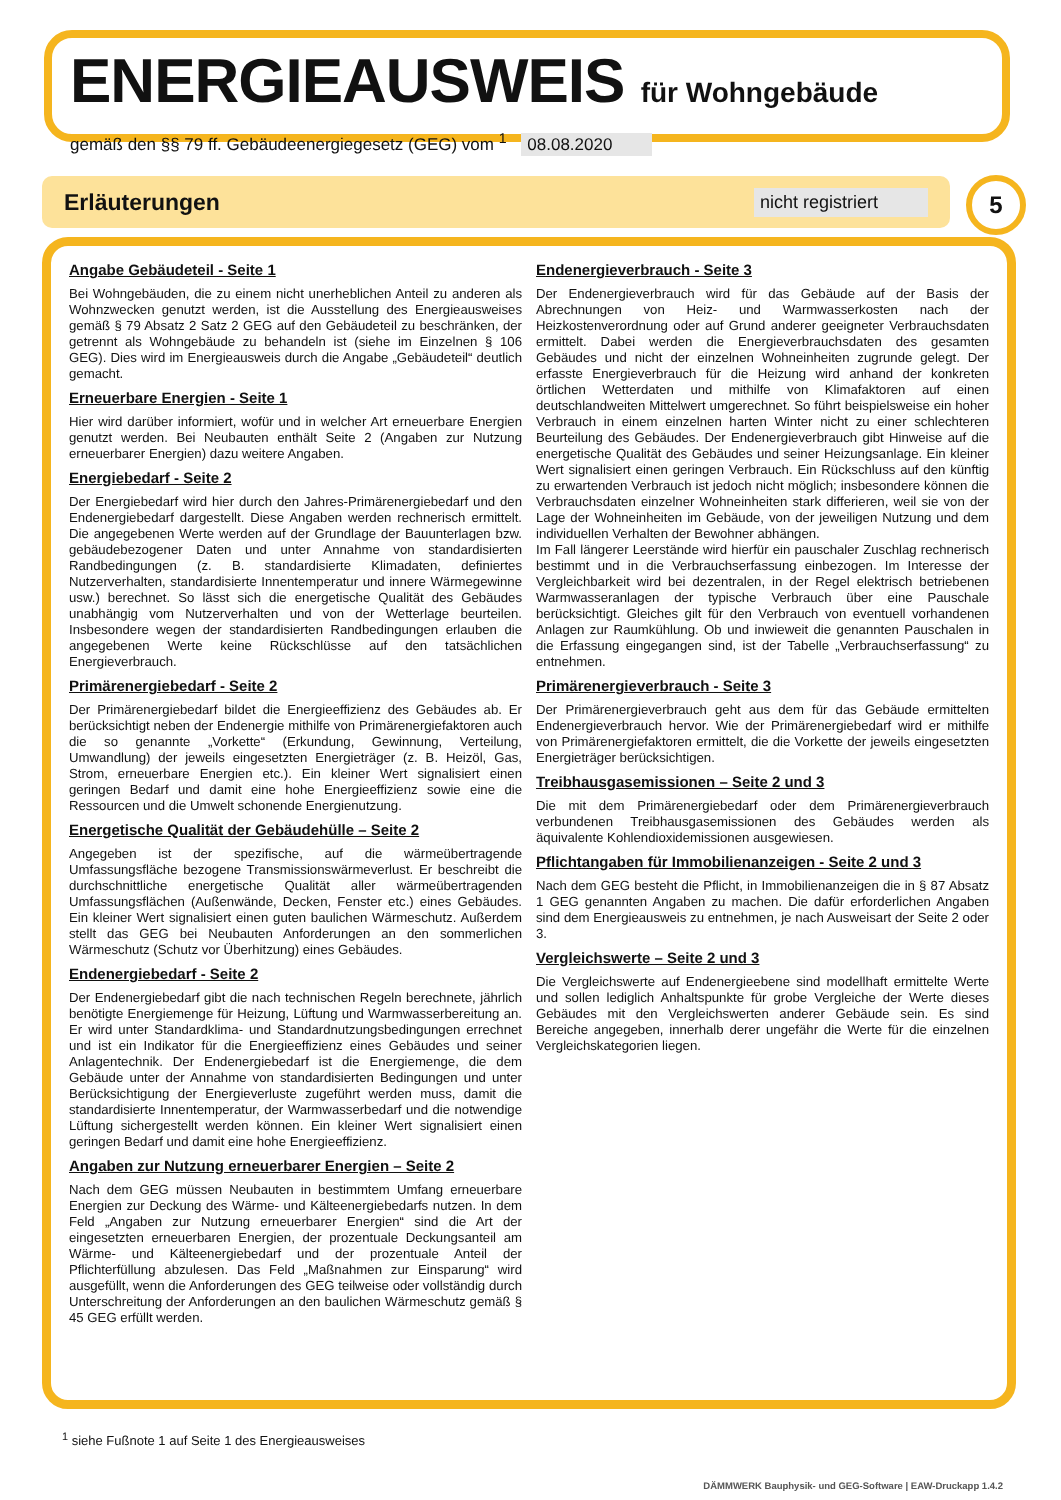ENERGIEAUSWEIS für Wohngebäude
gemäß den §§ 79 ff. Gebäudeenergiegesetz (GEG) vom <sup>1</sup> 08.08.2020
Erläuterungen
nicht registriert
5
Angabe Gebäudeteil - Seite 1
Bei Wohngebäuden, die zu einem nicht unerheblichen Anteil zu anderen als Wohnzwecken genutzt werden, ist die Ausstellung des Energieausweises gemäß § 79 Absatz 2 Satz 2 GEG auf den Gebäudeteil zu beschränken, der getrennt als Wohngebäude zu behandeln ist (siehe im Einzelnen § 106 GEG). Dies wird im Energieausweis durch die Angabe „Gebäudeteil“ deutlich gemacht.
Erneuerbare Energien - Seite 1
Hier wird darüber informiert, wofür und in welcher Art erneuerbare Energien genutzt werden. Bei Neubauten enthält Seite 2 (Angaben zur Nutzung erneuerbarer Energien) dazu weitere Angaben.
Energiebedarf - Seite 2
Der Energiebedarf wird hier durch den Jahres-Primärenergiebedarf und den Endenergiebedarf dargestellt. Diese Angaben werden rechnerisch ermittelt. Die angegebenen Werte werden auf der Grundlage der Bauunterlagen bzw. gebäudebezogener Daten und unter Annahme von standardisierten Randbedingungen (z. B. standardisierte Klimadaten, definiertes Nutzerverhalten, standardisierte Innentemperatur und innere Wärmegewinne usw.) berechnet. So lässt sich die energetische Qualität des Gebäudes unabhängig vom Nutzerverhalten und von der Wetterlage beurteilen. Insbesondere wegen der standardisierten Randbedingungen erlauben die angegebenen Werte keine Rückschlüsse auf den tatsächlichen Energieverbrauch.
Primärenergiebedarf - Seite 2
Der Primärenergiebedarf bildet die Energieeffizienz des Gebäudes ab. Er berücksichtigt neben der Endenergie mithilfe von Primärenergiefaktoren auch die so genannte „Vorkette“ (Erkundung, Gewinnung, Verteilung, Umwandlung) der jeweils eingesetzten Energieträger (z. B. Heizöl, Gas, Strom, erneuerbare Energien etc.). Ein kleiner Wert signalisiert einen geringen Bedarf und damit eine hohe Energieeffizienz sowie eine die Ressourcen und die Umwelt schonende Energienutzung.
Energetische Qualität der Gebäudehülle – Seite 2
Angegeben ist der spezifische, auf die wärmeübertragende Umfassungsfläche bezogene Transmissionswärmeverlust. Er beschreibt die durchschnittliche energetische Qualität aller wärmeübertragenden Umfassungsflächen (Außenwände, Decken, Fenster etc.) eines Gebäudes. Ein kleiner Wert signalisiert einen guten baulichen Wärmeschutz. Außerdem stellt das GEG bei Neubauten Anforderungen an den sommerlichen Wärmeschutz (Schutz vor Überhitzung) eines Gebäudes.
Endenergiebedarf - Seite 2
Der Endenergiebedarf gibt die nach technischen Regeln berechnete, jährlich benötigte Energiemenge für Heizung, Lüftung und Warmwasserbereitung an. Er wird unter Standardklima- und Standardnutzungsbedingungen errechnet und ist ein Indikator für die Energieeffizienz eines Gebäudes und seiner Anlagentechnik. Der Endenergiebedarf ist die Energiemenge, die dem Gebäude unter der Annahme von standardisierten Bedingungen und unter Berücksichtigung der Energieverluste zugeführt werden muss, damit die standardisierte Innentemperatur, der Warmwasserbedarf und die notwendige Lüftung sichergestellt werden können. Ein kleiner Wert signalisiert einen geringen Bedarf und damit eine hohe Energieeffizienz.
Angaben zur Nutzung erneuerbarer Energien – Seite 2
Nach dem GEG müssen Neubauten in bestimmtem Umfang erneuerbare Energien zur Deckung des Wärme- und Kälteenergiebedarfs nutzen. In dem Feld „Angaben zur Nutzung erneuerbarer Energien“ sind die Art der eingesetzten erneuerbaren Energien, der prozentuale Deckungsanteil am Wärme- und Kälteenergiebedarf und der prozentuale Anteil der Pflichterfüllung abzulesen. Das Feld „Maßnahmen zur Einsparung“ wird ausgefüllt, wenn die Anforderungen des GEG teilweise oder vollständig durch Unterschreitung der Anforderungen an den baulichen Wärmeschutz gemäß § 45 GEG erfüllt werden.
Endenergieverbrauch - Seite 3
Der Endenergieverbrauch wird für das Gebäude auf der Basis der Abrechnungen von Heiz- und Warmwasserkosten nach der Heizkostenverordnung oder auf Grund anderer geeigneter Verbrauchsdaten ermittelt. Dabei werden die Energieverbrauchsdaten des gesamten Gebäudes und nicht der einzelnen Wohneinheiten zugrunde gelegt. Der erfasste Energieverbrauch für die Heizung wird anhand der konkreten örtlichen Wetterdaten und mithilfe von Klimafaktoren auf einen deutschlandweiten Mittelwert umgerechnet. So führt beispielsweise ein hoher Verbrauch in einem einzelnen harten Winter nicht zu einer schlechteren Beurteilung des Gebäudes. Der Endenergieverbrauch gibt Hinweise auf die energetische Qualität des Gebäudes und seiner Heizungsanlage. Ein kleiner Wert signalisiert einen geringen Verbrauch. Ein Rückschluss auf den künftig zu erwartenden Verbrauch ist jedoch nicht möglich; insbesondere können die Verbrauchsdaten einzelner Wohneinheiten stark differieren, weil sie von der Lage der Wohneinheiten im Gebäude, von der jeweiligen Nutzung und dem individuellen Verhalten der Bewohner abhängen.
Im Fall längerer Leerstände wird hierfür ein pauschaler Zuschlag rechnerisch bestimmt und in die Verbrauchserfassung einbezogen. Im Interesse der Vergleichbarkeit wird bei dezentralen, in der Regel elektrisch betriebenen Warmwasseranlagen der typische Verbrauch über eine Pauschale berücksichtigt. Gleiches gilt für den Verbrauch von eventuell vorhandenen Anlagen zur Raumkühlung. Ob und inwieweit die genannten Pauschalen in die Erfassung eingegangen sind, ist der Tabelle „Verbrauchserfassung“ zu entnehmen.
Primärenergieverbrauch - Seite 3
Der Primärenergieverbrauch geht aus dem für das Gebäude ermittelten Endenergieverbrauch hervor. Wie der Primärenergiebedarf wird er mithilfe von Primärenergiefaktoren ermittelt, die die Vorkette der jeweils eingesetzten Energieträger berücksichtigen.
Treibhausgasemissionen – Seite 2 und 3
Die mit dem Primärenergiebedarf oder dem Primärenergieverbrauch verbundenen Treibhausgasemissionen des Gebäudes werden als äquivalente Kohlendioxidemissionen ausgewiesen.
Pflichtangaben für Immobilienanzeigen - Seite 2 und 3
Nach dem GEG besteht die Pflicht, in Immobilienanzeigen die in § 87 Absatz 1 GEG genannten Angaben zu machen. Die dafür erforderlichen Angaben sind dem Energieausweis zu entnehmen, je nach Ausweisart der Seite 2 oder 3.
Vergleichswerte – Seite 2 und 3
Die Vergleichswerte auf Endenergieebene sind modellhaft ermittelte Werte und sollen lediglich Anhaltspunkte für grobe Vergleiche der Werte dieses Gebäudes mit den Vergleichswerten anderer Gebäude sein. Es sind Bereiche angegeben, innerhalb derer ungefähr die Werte für die einzelnen Vergleichskategorien liegen.
<sup>1</sup> siehe Fußnote 1 auf Seite 1 des Energieausweises
DÄMMWERK Bauphysik- und GEG-Software | EAW-Druckapp 1.4.2